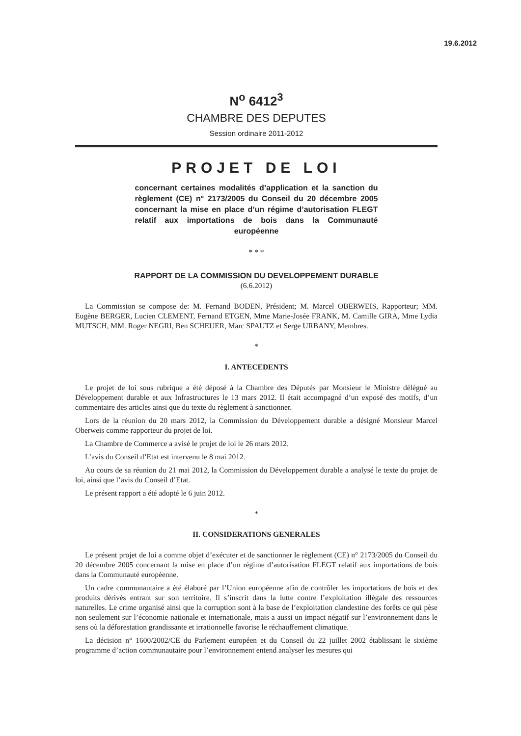19.6.2012
N<sup>o</sup> 6412<sup>3</sup>
CHAMBRE DES DEPUTES
Session ordinaire 2011-2012
PROJET DE LOI
concernant certaines modalités d’application et la sanction du règlement (CE) n° 2173/2005 du Conseil du 20 décembre 2005 concernant la mise en place d’un régime d’autorisation FLEGT relatif aux importations de bois dans la Communauté européenne
* * *
RAPPORT DE LA COMMISSION DU DEVELOPPEMENT DURABLE
(6.6.2012)
La Commission se compose de: M. Fernand BODEN, Président; M. Marcel OBERWEIS, Rapporteur; MM. Eugène BERGER, Lucien CLEMENT, Fernand ETGEN, Mme Marie-Josée FRANK, M. Camille GIRA, Mme Lydia MUTSCH, MM. Roger NEGRI, Ben SCHEUER, Marc SPAUTZ et Serge URBANY, Membres.
*
I. ANTECEDENTS
Le projet de loi sous rubrique a été déposé à la Chambre des Députés par Monsieur le Ministre délégué au Développement durable et aux Infrastructures le 13 mars 2012. Il était accompagné d’un exposé des motifs, d’un commentaire des articles ainsi que du texte du règlement à sanctionner.
Lors de la réunion du 20 mars 2012, la Commission du Développement durable a désigné Monsieur Marcel Oberweis comme rapporteur du projet de loi.
La Chambre de Commerce a avisé le projet de loi le 26 mars 2012.
L’avis du Conseil d’Etat est intervenu le 8 mai 2012.
Au cours de sa réunion du 21 mai 2012, la Commission du Développement durable a analysé le texte du projet de loi, ainsi que l’avis du Conseil d’Etat.
Le présent rapport a été adopté le 6 juin 2012.
*
II. CONSIDERATIONS GENERALES
Le présent projet de loi a comme objet d’exécuter et de sanctionner le règlement (CE) n° 2173/2005 du Conseil du 20 décembre 2005 concernant la mise en place d’un régime d’autorisation FLEGT relatif aux importations de bois dans la Communauté européenne.
Un cadre communautaire a été élaboré par l’Union européenne afin de contrôler les importations de bois et des produits dérivés entrant sur son territoire. Il s’inscrit dans la lutte contre l’exploitation illégale des ressources naturelles. Le crime organisé ainsi que la corruption sont à la base de l’exploitation clandestine des forêts ce qui pèse non seulement sur l’économie nationale et internationale, mais a aussi un impact négatif sur l’environnement dans le sens où la déforestation grandissante et irrationnelle favorise le réchauffement climatique.
La décision n° 1600/2002/CE du Parlement européen et du Conseil du 22 juillet 2002 établissant le sixième programme d’action communautaire pour l’environnement entend analyser les mesures qui